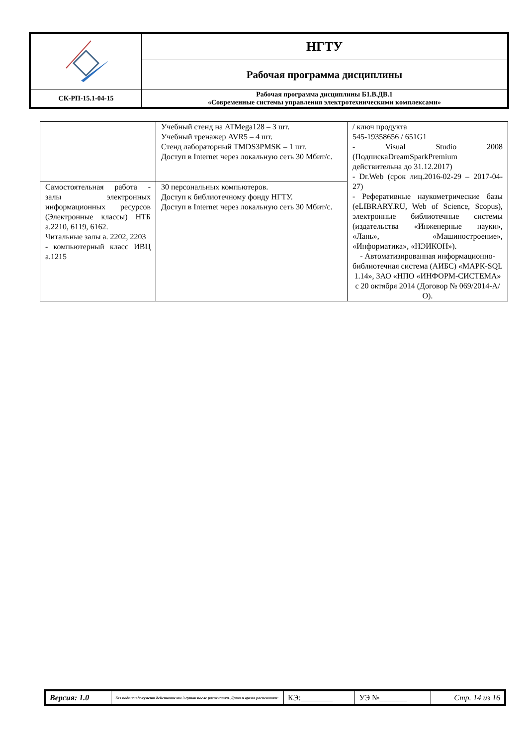| | НГТУ |
| | Рабочая программа дисциплины |
| СК-РП-15.1-04-15 | Рабочая программа дисциплины Б1.В.ДВ.1 «Современные системы управления электротехническими комплексами» |
| | Учебный стенд на ATMega128 – 3 шт. Учебный тренажер AVR5 – 4 шт. Стенд лабораторный TMDS3PMSK – 1 шт. Доступ в Internet через локальную сеть 30 Мбит/с. | / ключ продукта 545-19358656 / 651G1 - Visual Studio 2008 (ПодпискаDreamSparkPremium действительна до 31.12.2017) - Dr.Web (срок лиц.2016-02-29 – 2017-04-27) - Реферативные наукометрические базы (eLIBRARY.RU, Web of Science, Scopus), электронные библиотечные системы (издательства «Инженерные науки», «Лань», «Машиностроение», «Информатика», «НЭИКОН»). - Автоматизированная информационно-библиотечная система (АИБС) «МАРК-SQL 1.14», ЗАО «НПО «ИНФОРМ-СИСТЕМА» с 20 октября 2014 (Договор № 069/2014-А/О). |
| Самостоятельная работа - залы электронных информационных ресурсов (Электронные классы) НТБ а.2210, 6119, 6162. Читальные залы а. 2202, 2203 - компьютерный класс ИВЦ а.1215 | 30 персональных компьютеров. Доступ к библиотечному фонду НГТУ. Доступ в Internet через локальную сеть 30 Мбит/с. | |
| Версия: 1.0 | Без подписи документ действителен 3 суток после распечатки. Дата и время распечатки: | КЭ:________ | УЭ №_______ | Стр. 14 из 16 |